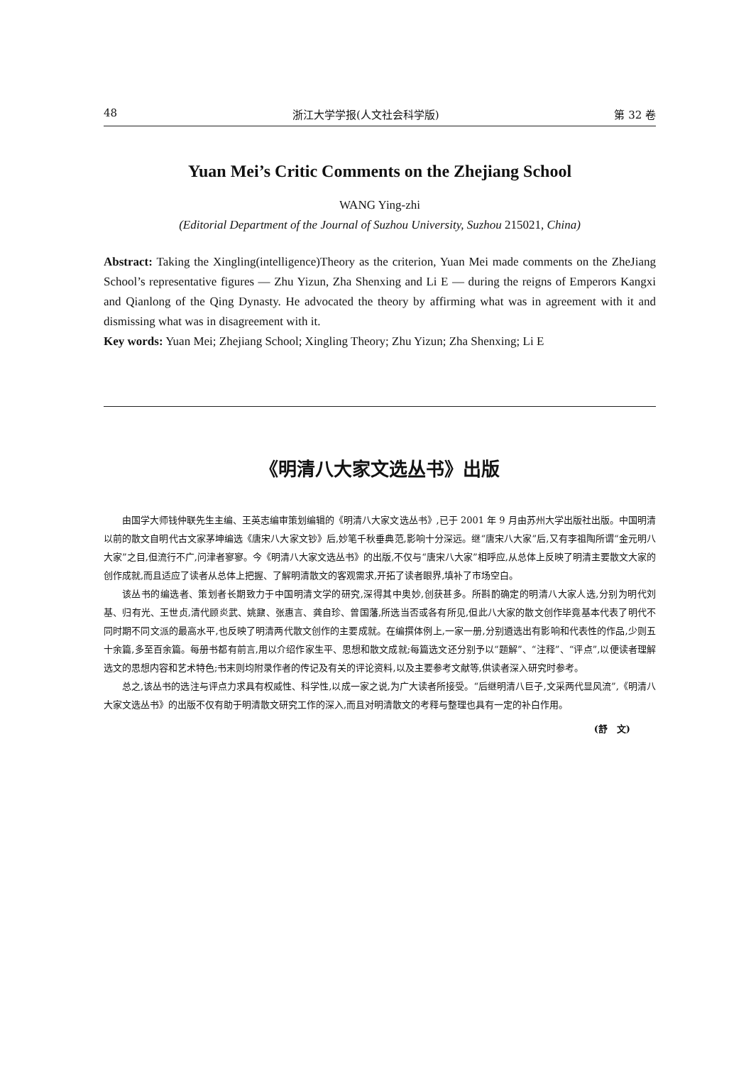48 浙江大学学报(人文社会科学版) 第 32 卷
Yuan Mei’s Critic Comments on the Zhejiang School
WANG Ying-zhi
(Editorial Department of the Journal of Suzhou University, Suzhou 215021, China)
Abstract: Taking the Xingling(intelligence)Theory as the criterion, Yuan Mei made comments on the ZheJiang School’s representative figures — Zhu Yizun, Zha Shenxing and Li E — during the reigns of Emperors Kangxi and Qianlong of the Qing Dynasty. He advocated the theory by affirming what was in agreement with it and dismissing what was in disagreement with it.
Key words: Yuan Mei; Zhejiang School; Xingling Theory; Zhu Yizun; Zha Shenxing; Li E
《明清八大家文选丛书》出版
由国学大师钱仲联先生主编、王英志编审策划编辑的《明清八大家文选丛书》,已于 2001 年 9 月由苏州大学出版社出版。中国明清以前的散文自明代古文家茅坤编选《唐宋八大家文钞》后,妙笔千秋垂典范,影响十分深远。继“唐宋八大家”后,又有李祖陶所谓“金元明八大家”之目,但流行不广,问津者寥寥。今《明清八大家文选丛书》的出版,不仅与“唐宋八大家”相呼应,从总体上反映了明清主要散文大家的创作成就,而且适应了读者从总体上把握、了解明清散文的客观需求,开拓了读者眼界,填补了市场空白。
该丛书的编选者、策划者长期致力于中国明清文学的研究,深得其中奥妙,创获甚多。所斟酌确定的明清八大家人选,分别为明代刘基、归有光、王世贞,清代顾炎武、姚鼐、张惠言、龚自珍、曾国藩,所选当否或各有所见,但此八大家的散文创作毕竟基本代表了明代不同时期不同文派的最高水平,也反映了明清两代散文创作的主要成就。在编撰体例上,一家一册,分别遴选出有影响和代表性的作品,少则五十余篇,多至百余篇。每册书都有前言,用以介绍作家生平、思想和散文成就;每篇选文还分别予以“题解”、“注释”、“评点”,以便读者理解选文的思想内容和艺术特色;书末则均附录作者的传记及有关的评论资料,以及主要参考文献等,供读者深入研究时参考。
总之,该丛书的选注与评点力求具有权威性、科学性,以成一家之说,为广大读者所接受。“后继明清八巨子,文采两代显风流”,《明清八大家文选丛书》的出版不仅有助于明清散文研究工作的深入,而且对明清散文的考释与整理也具有一定的补白作用。
(舒　文)